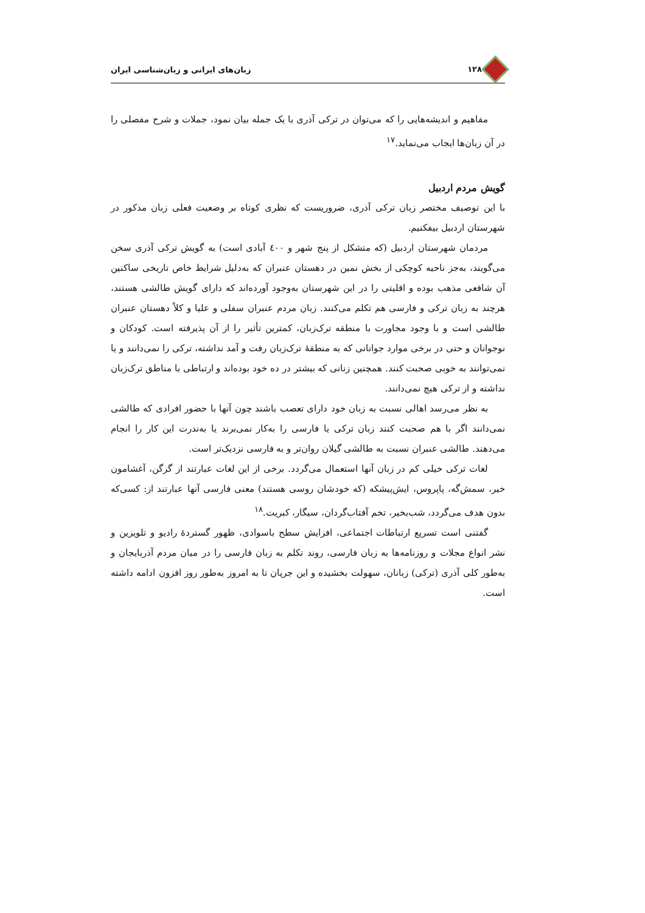۱۲۸ زبان‌های ایرانی و زبان‌شناسی ایران
مفاهیم و اندیشه‌هایی را که می‌توان در ترکی آذری با یک جمله بیان نمود، جملات و شرح مفصلی را در آن زبان‌ها ایجاب می‌نماید.<sup>۱۷</sup>
گویش مردم اردبیل
با این توصیف مختصر زبان ترکی آذری، ضروریست که نظری کوتاه بر وضعیت فعلی زبان مذکور در شهرستان اردبیل بیفکنیم.
مردمان شهرستان اردبیل (که متشکل از پنج شهر و ٤۰۰ آبادی است) به گویش ترکی آذری سخن می‌گویند، به‌جز ناحیه کوچکی از بخش نمین در دهستان عنبران که به‌دلیل شرایط خاص تاریخی ساکنین آن شافعی مذهب بوده و اقلیتی را در این شهرستان به‌وجود آورده‌اند که دارای گویش طالشی هستند، هرچند به زبان ترکی و فارسی هم تکلم می‌کنند. زبان مردم عنبران سفلی و علیا و کلاً دهستان عنبران طالشی است و با وجود مجاورت با منطقه ترک‌زبان، کمترین تأثیر را از آن پذیرفته است. کودکان و نوجوانان و حتی در برخی موارد جوانانی که به منطقهٔ ترک‌زبان رفت و آمد نداشته، ترکی را نمی‌دانند و یا نمی‌توانند به خوبی صحبت کنند. همچنین زنانی که بیشتر در ده خود بوده‌اند و ارتباطی با مناطق ترک‌زبان نداشته و از ترکی هیچ نمی‌دانند.
به نظر می‌رسد اهالی نسبت به زبان خود دارای تعصب باشند چون آنها با حضور افرادی که طالشی نمی‌دانند اگر با هم صحبت کنند زبان ترکی یا فارسی را به‌کار نمی‌برند یا به‌ندرت این کار را انجام می‌دهند. طالشی عنبران نسبت به طالشی گیلان روان‌تر و به فارسی نزدیک‌تر است.
لغات ترکی خیلی کم در زبان آنها استعمال می‌گردد. برخی از این لغات عبارتند از گزگن، آغشامون خیر، سمش‌گه، پاپروس، ایش‌پیشکه (که خودشان روسی هستند) معنی فارسی آنها عبارتند از: کسی‌که بدون هدف می‌گردد، شب‌بخیر، تخم آفتاب‌گردان، سیگار، کبریت.<sup>۱۸</sup>
گفتنی است تسریع ارتباطات اجتماعی، افزایش سطح باسوادی، ظهور گستردهٔ رادیو و تلویزین و نشر انواع مجلات و روزنامه‌ها به زبان فارسی، روند تکلم به زبان فارسی را در میان مردم آذربایجان و به‌طور کلی آذری (ترکی) زبانان، سهولت بخشیده و این جریان تا به امروز به‌طور روز افزون ادامه داشته است.